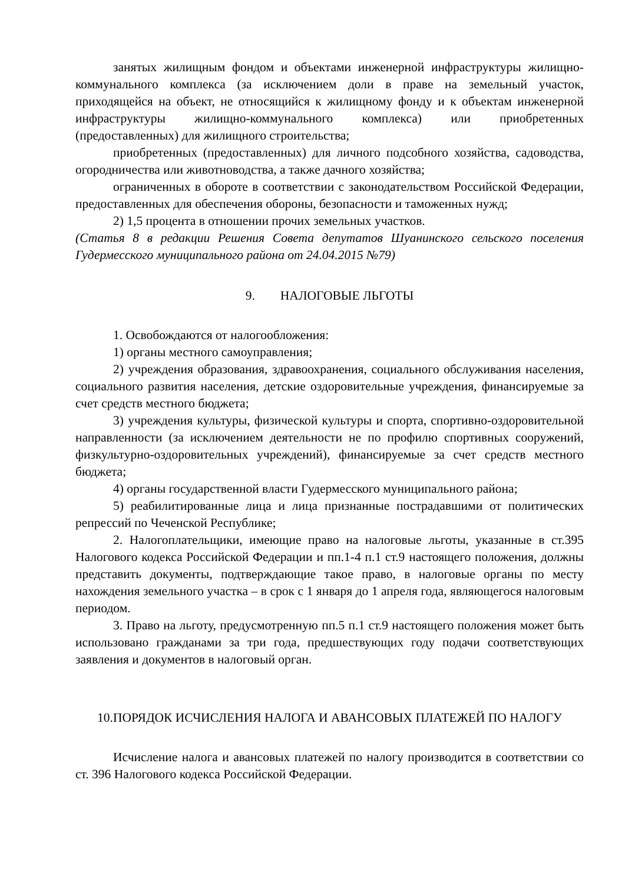занятых жилищным фондом и объектами инженерной инфраструктуры жилищно-коммунального комплекса (за исключением доли в праве на земельный участок, приходящейся на объект, не относящийся к жилищному фонду и к объектам инженерной инфраструктуры жилищно-коммунального комплекса) или приобретенных (предоставленных) для жилищного строительства;
приобретенных (предоставленных) для личного подсобного хозяйства, садоводства, огородничества или животноводства, а также дачного хозяйства;
ограниченных в обороте в соответствии с законодательством Российской Федерации, предоставленных для обеспечения обороны, безопасности и таможенных нужд;
2) 1,5 процента в отношении прочих земельных участков.
(Статья 8 в редакции Решения Совета депутатов Шуанинского сельского поселения Гудермесского муниципального района от 24.04.2015 №79)
9. НАЛОГОВЫЕ ЛЬГОТЫ
1. Освобождаются от налогообложения:
1) органы местного самоуправления;
2) учреждения образования, здравоохранения, социального обслуживания населения, социального развития населения, детские оздоровительные учреждения, финансируемые за счет средств местного бюджета;
3) учреждения культуры, физической культуры и спорта, спортивно-оздоровительной направленности (за исключением деятельности не по профилю спортивных сооружений, физкультурно-оздоровительных учреждений), финансируемые за счет средств местного бюджета;
4) органы государственной власти Гудермесского муниципального района;
5) реабилитированные лица и лица признанные пострадавшими от политических репрессий по Чеченской Республике;
2. Налогоплательщики, имеющие право на налоговые льготы, указанные в ст.395 Налогового кодекса Российской Федерации и пп.1-4 п.1 ст.9 настоящего положения, должны представить документы, подтверждающие такое право, в налоговые органы по месту нахождения земельного участка – в срок с 1 января до 1 апреля года, являющегося налоговым периодом.
3. Право на льготу, предусмотренную пп.5 п.1 ст.9 настоящего положения может быть использовано гражданами за три года, предшествующих году подачи соответствующих заявления и документов в налоговый орган.
10.ПОРЯДОК ИСЧИСЛЕНИЯ НАЛОГА И АВАНСОВЫХ ПЛАТЕЖЕЙ ПО НАЛОГУ
Исчисление налога и авансовых платежей по налогу производится в соответствии со ст. 396 Налогового кодекса Российской Федерации.